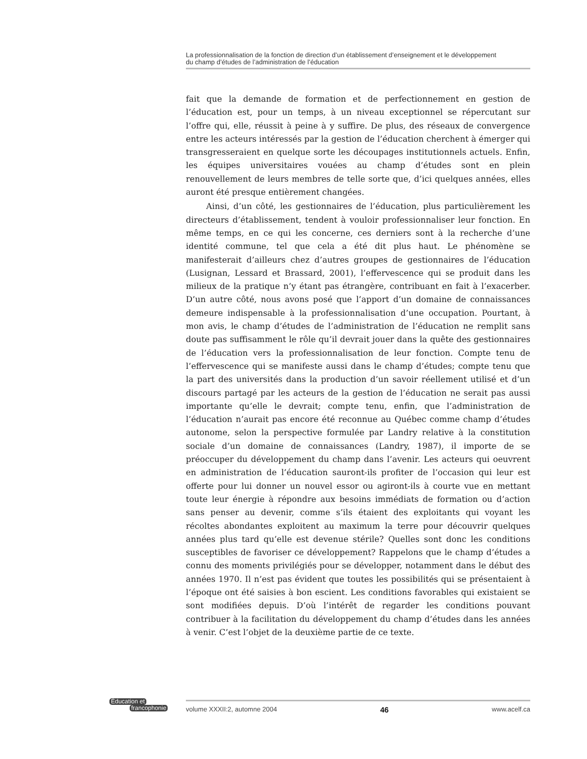La professionnalisation de la fonction de direction d’un établissement d’enseignement et le développement
du champ d’études de l’administration de l’éducation
fait que la demande de formation et de perfectionnement en gestion de l’éducation est, pour un temps, à un niveau exceptionnel se répercutant sur l’offre qui, elle, réussit à peine à y suffire. De plus, des réseaux de convergence entre les acteurs intéressés par la gestion de l’éducation cherchent à émerger qui transgresseraient en quelque sorte les découpages institutionnels actuels. Enfin, les équipes universitaires vouées au champ d’études sont en plein renouvellement de leurs membres de telle sorte que, d’ici quelques années, elles auront été presque entièrement changées.
Ainsi, d’un côté, les gestionnaires de l’éducation, plus particulièrement les directeurs d’établissement, tendent à vouloir professionnaliser leur fonction. En même temps, en ce qui les concerne, ces derniers sont à la recherche d’une identité commune, tel que cela a été dit plus haut. Le phénomène se manifesterait d’ailleurs chez d’autres groupes de gestionnaires de l’éducation (Lusignan, Lessard et Brassard, 2001), l’effervescence qui se produit dans les milieux de la pratique n’y étant pas étrangère, contribuant en fait à l’exacerber. D’un autre côté, nous avons posé que l’apport d’un domaine de connaissances demeure indispensable à la professionnalisation d’une occupation. Pourtant, à mon avis, le champ d’études de l’administration de l’éducation ne remplit sans doute pas suffisamment le rôle qu’il devrait jouer dans la quête des gestionnaires de l’éducation vers la professionnalisation de leur fonction. Compte tenu de l’effervescence qui se manifeste aussi dans le champ d’études; compte tenu que la part des universités dans la production d’un savoir réellement utilisé et d’un discours partagé par les acteurs de la gestion de l’éducation ne serait pas aussi importante qu’elle le devrait; compte tenu, enfin, que l’administration de l’éducation n’aurait pas encore été reconnue au Québec comme champ d’études autonome, selon la perspective formulée par Landry relative à la constitution sociale d’un domaine de connaissances (Landry, 1987), il importe de se préoccuper du développement du champ dans l’avenir. Les acteurs qui oeuvrent en administration de l’éducation sauront-ils profiter de l’occasion qui leur est offerte pour lui donner un nouvel essor ou agiront-ils à courte vue en mettant toute leur énergie à répondre aux besoins immédiats de formation ou d’action sans penser au devenir, comme s’ils étaient des exploitants qui voyant les récoltes abondantes exploitent au maximum la terre pour découvrir quelques années plus tard qu’elle est devenue stérile? Quelles sont donc les conditions susceptibles de favoriser ce développement? Rappelons que le champ d’études a connu des moments privilégiés pour se développer, notamment dans le début des années 1970. Il n’est pas évident que toutes les possibilités qui se présentaient à l’époque ont été saisies à bon escient. Les conditions favorables qui existaient se sont modifiées depuis. D’où l’intérêt de regarder les conditions pouvant contribuer à la facilitation du développement du champ d’études dans les années à venir. C’est l’objet de la deuxième partie de ce texte.
Éducation et
francophonie
volume XXXII:2, automne 2004 46 www.acelf.ca